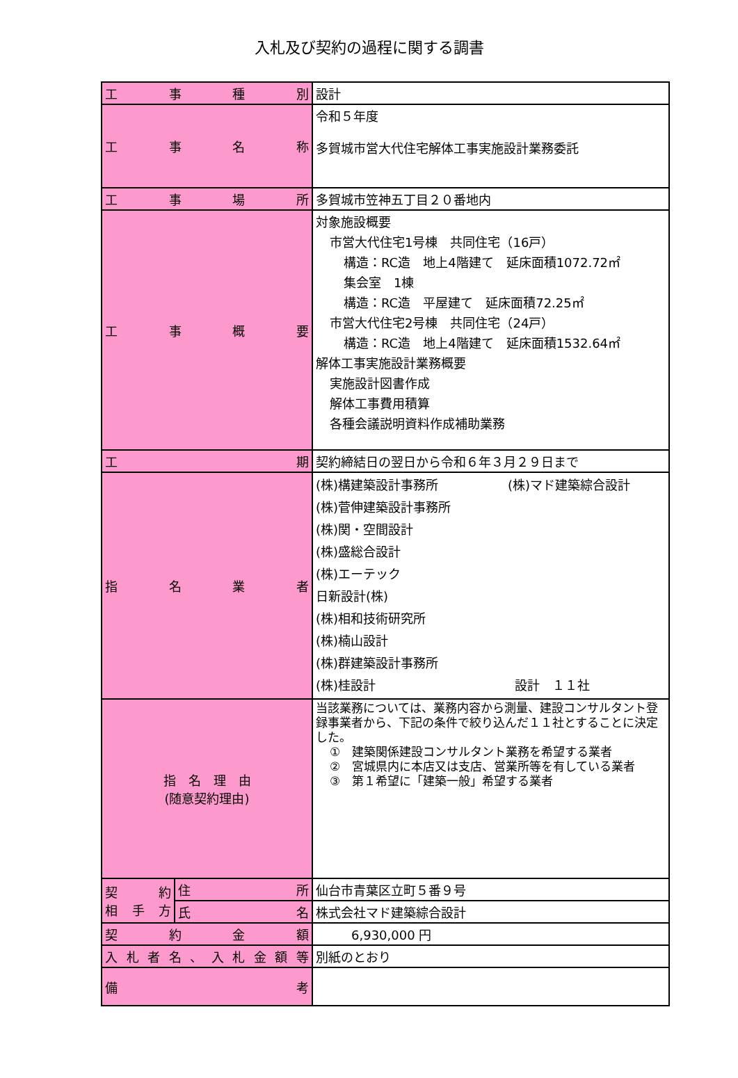入札及び契約の過程に関する調書
| 工事種別 | | 設計 |
| 工事名称 | | 令和５年度 多賀城市営大代住宅解体工事実施設計業務委託 |
| 工事場所 | | 多賀城市笠神五丁目２０番地内 |
| 工事概要 | | 対象施設概要 市営大代住宅1号棟 共同住宅（16戸） 構造：RC造 地上4階建て 延床面積1072.72㎡ 集会室 1棟 構造：RC造 平屋建て 延床面積72.25㎡ 市営大代住宅2号棟 共同住宅（24戸） 構造：RC造 地上4階建て 延床面積1532.64㎡ 解体工事実施設計業務概要 実施設計図書作成 解体工事費用積算 各種会議説明資料作成補助業務 |
| 工期 | | 契約締結日の翌日から令和６年３月２９日まで |
| 指名業者 | | (株)構建築設計事務所 (株)マド建築綜合設計 (株)菅伸建築設計事務所 (株)関・空間設計 (株)盛総合設計 (株)エーテック 日新設計(株) (株)相和技術研究所 (株)楠山設計 (株)群建築設計事務所 (株)桂設計 設計 １１社 |
| 指 名 理 由 (随意契約理由) | | 当該業務については、業務内容から測量、建設コンサルタント登録事業者から、下記の条件で絞り込んだ１１社とすることに決定した。 ① 建築関係建設コンサルタント業務を希望する業者 ② 宮城県内に本店又は支店、営業所等を有している業者 ③ 第１希望に「建築一般」希望する業者 |
| 契約 相手方 | 住所 | 仙台市青葉区立町５番９号 |
| | 氏名 | 株式会社マド建築綜合設計 |
| 契約金額 | | 6,930,000 円 |
| 入札者名、入札金額等 | | 別紙のとおり |
| 備考 | | |